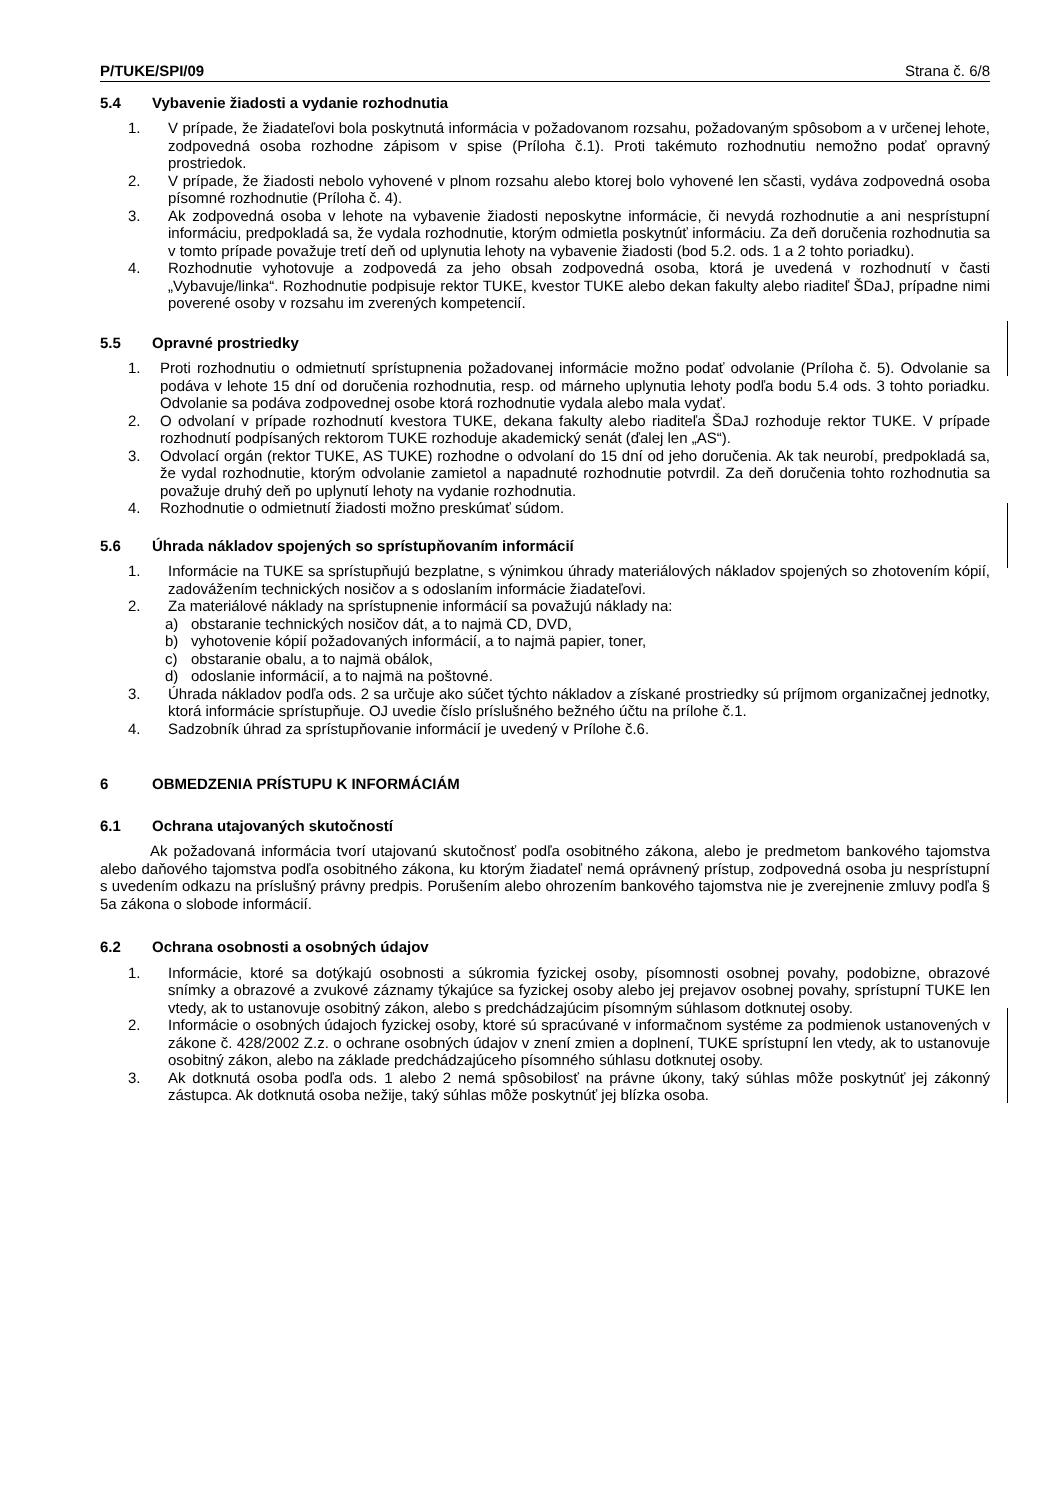P/TUKE/SPI/09 Strana č. 6/8
5.4 Vybavenie žiadosti a vydanie rozhodnutia
1. V prípade, že žiadateľovi bola poskytnutá informácia v požadovanom rozsahu, požadovaným spôsobom a v určenej lehote, zodpovedná osoba rozhodne zápisom v spise (Príloha č.1). Proti takémuto rozhodnutiu nemožno podať opravný prostriedok.
2. V prípade, že žiadosti nebolo vyhovené v plnom rozsahu alebo ktorej bolo vyhovené len sčasti, vydáva zodpovedná osoba písomné rozhodnutie (Príloha č. 4).
3. Ak zodpovedná osoba v lehote na vybavenie žiadosti neposkytne informácie, či nevydá rozhodnutie a ani nesprístupní informáciu, predpokladá sa, že vydala rozhodnutie, ktorým odmietla poskytnúť informáciu. Za deň doručenia rozhodnutia sa v tomto prípade považuje tretí deň od uplynutia lehoty na vybavenie žiadosti (bod 5.2. ods. 1 a 2 tohto poriadku).
4. Rozhodnutie vyhotovuje a zodpovedá za jeho obsah zodpovedná osoba, ktorá je uvedená v rozhodnutí v časti „Vybavuje/linka“. Rozhodnutie podpisuje rektor TUKE, kvestor TUKE alebo dekan fakulty alebo riaditeľ ŠDaJ, prípadne nimi poverené osoby v rozsahu im zverených kompetencií.
5.5 Opravné prostriedky
1. Proti rozhodnutiu o odmietnutí sprístupnenia požadovanej informácie možno podať odvolanie (Príloha č. 5). Odvolanie sa podáva v lehote 15 dní od doručenia rozhodnutia, resp. od márneho uplynutia lehoty podľa bodu 5.4 ods. 3 tohto poriadku. Odvolanie sa podáva zodpovednej osobe ktorá rozhodnutie vydala alebo mala vydať.
2. O odvolaní v prípade rozhodnutí kvestora TUKE, dekana fakulty alebo riaditeľa ŠDaJ rozhoduje rektor TUKE. V prípade rozhodnutí podpísaných rektorom TUKE rozhoduje akademický senát (ďalej len „AS“).
3. Odvolací orgán (rektor TUKE, AS TUKE) rozhodne o odvolaní do 15 dní od jeho doručenia. Ak tak neurobí, predpokladá sa, že vydal rozhodnutie, ktorým odvolanie zamietol a napadnuté rozhodnutie potvrdil. Za deň doručenia tohto rozhodnutia sa považuje druhý deň po uplynutí lehoty na vydanie rozhodnutia.
4. Rozhodnutie o odmietnutí žiadosti možno preskúmať súdom.
5.6 Úhrada nákladov spojených so sprístupňovaním informácií
1. Informácie na TUKE sa sprístupňujú bezplatne, s výnimkou úhrady materiálových nákladov spojených so zhotovením kópií, zadovážením technických nosičov a s odoslaním informácie žiadateľovi.
2. Za materiálové náklady na sprístupnenie informácií sa považujú náklady na:
a) obstaranie technických nosičov dát, a to najmä CD, DVD,
b) vyhotovenie kópií požadovaných informácií, a to najmä papier, toner,
c) obstaranie obalu, a to najmä obálok,
d) odoslanie informácií, a to najmä na poštovné.
3. Úhrada nákladov podľa ods. 2 sa určuje ako súčet týchto nákladov a získané prostriedky sú príjmom organizačnej jednotky, ktorá informácie sprístupňuje. OJ uvedie číslo príslušného bežného účtu na prílohe č.1.
4. Sadzobník úhrad za sprístupňovanie informácií je uvedený v Prílohe č.6.
6 OBMEDZENIA PRÍSTUPU K INFORMÁCIÁM
6.1 Ochrana utajovaných skutočností
Ak požadovaná informácia tvorí utajovanú skutočnosť podľa osobitného zákona, alebo je predmetom bankového tajomstva alebo daňového tajomstva podľa osobitného zákona, ku ktorým žiadateľ nemá oprávnený prístup, zodpovedná osoba ju nesprístupní s uvedením odkazu na príslušný právny predpis. Porušením alebo ohrozením bankového tajomstva nie je zverejnenie zmluvy podľa § 5a zákona o slobode informácií.
6.2 Ochrana osobnosti a osobných údajov
1. Informácie, ktoré sa dotýkajú osobnosti a súkromia fyzickej osoby, písomnosti osobnej povahy, podobizne, obrazové snímky a obrazové a zvukové záznamy týkajúce sa fyzickej osoby alebo jej prejavov osobnej povahy, sprístupní TUKE len vtedy, ak to ustanovuje osobitný zákon, alebo s predchádzajúcim písomným súhlasom dotknutej osoby.
2. Informácie o osobných údajoch fyzickej osoby, ktoré sú spracúvané v informačnom systéme za podmienok ustanovených v zákone č. 428/2002 Z.z. o ochrane osobných údajov v znení zmien a doplnení, TUKE sprístupní len vtedy, ak to ustanovuje osobitný zákon, alebo na základe predchádzajúceho písomného súhlasu dotknutej osoby.
3. Ak dotknutá osoba podľa ods. 1 alebo 2 nemá spôsobilosť na právne úkony, taký súhlas môže poskytnúť jej zákonný zástupca. Ak dotknutá osoba nežije, taký súhlas môže poskytnúť jej blízka osoba.